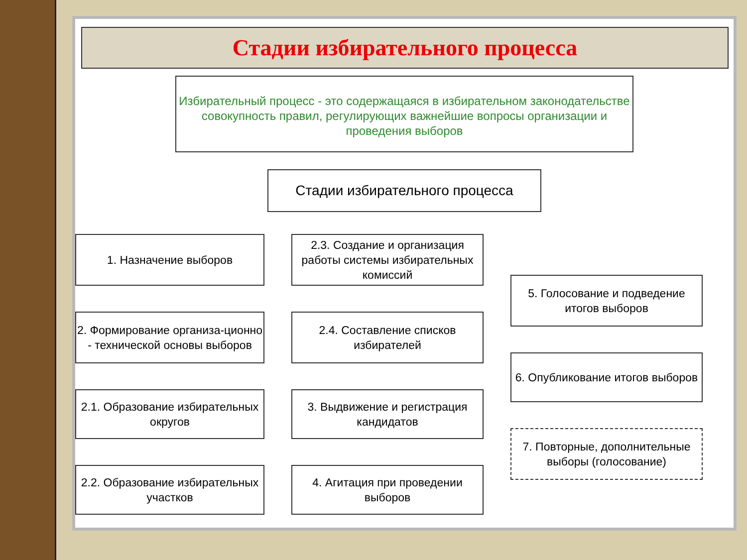Стадии избирательного процесса
Избирательный процесс - это содержащаяся в избирательном законодательстве совокупность правил, регулирующих важнейшие вопросы организации и проведения выборов
Стадии избирательного процесса
1. Назначение выборов
2. Формирование организа-ционно - технической основы выборов
2.1. Образование избирательных округов
2.2. Образование избирательных участков
2.3. Создание и организация работы системы избирательных комиссий
2.4. Составление списков избирателей
3. Выдвижение и регистрация кандидатов
4. Агитация при проведении выборов
5. Голосование и подведение итогов выборов
6. Опубликование итогов выборов
7. Повторные, дополнительные выборы (голосование)